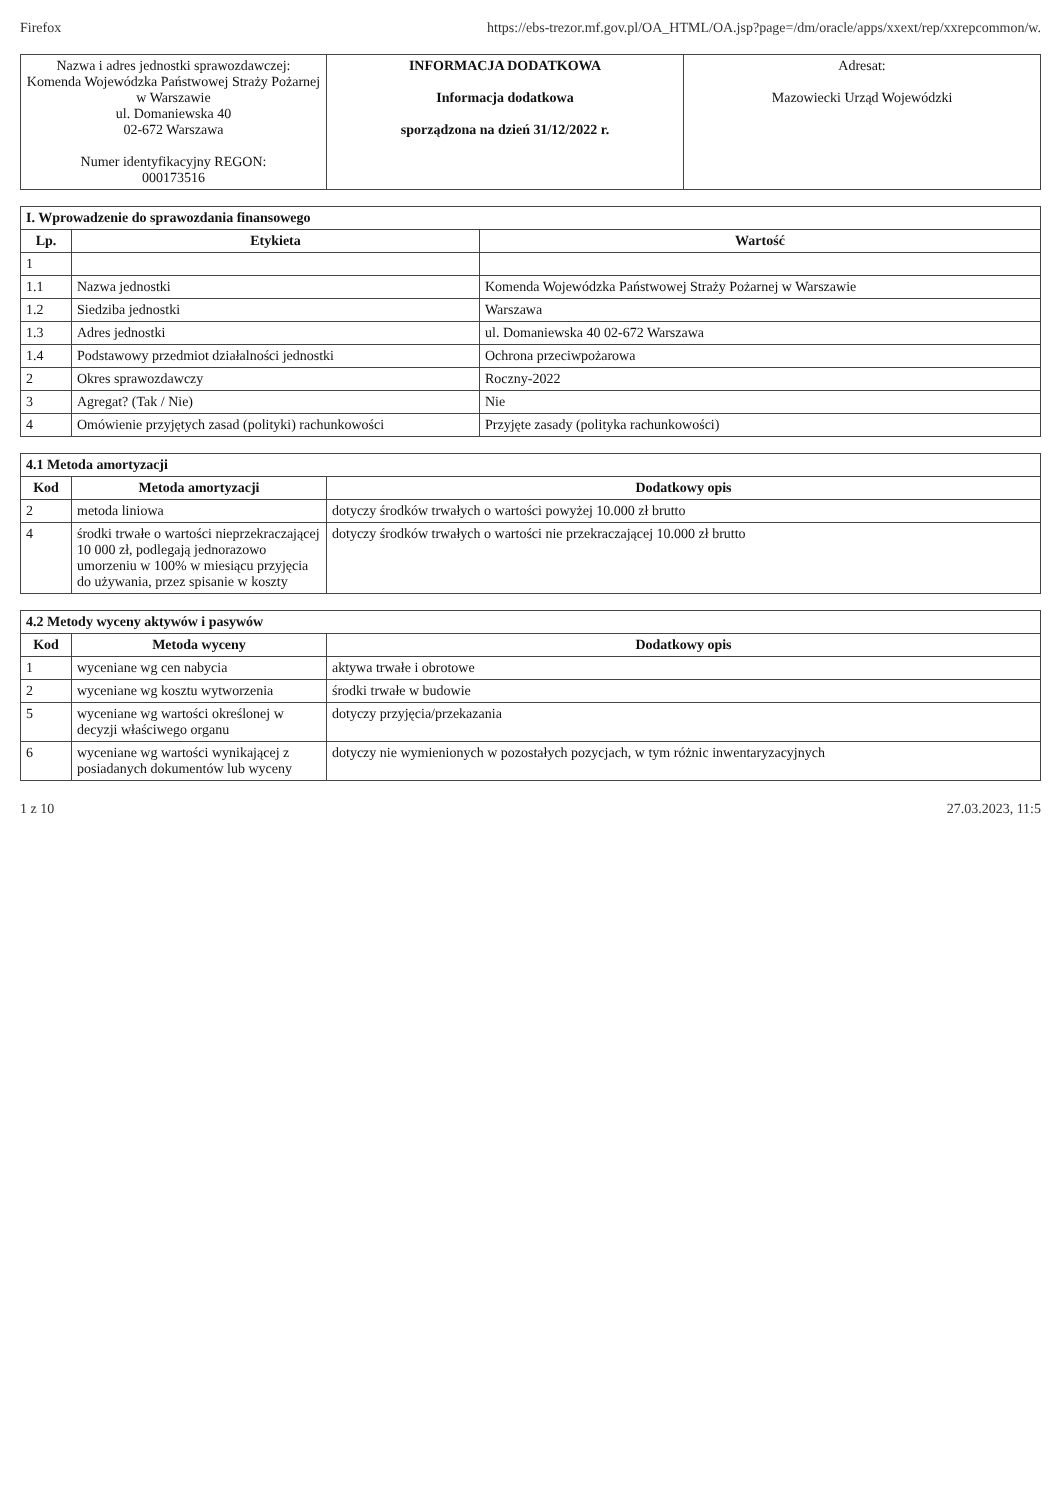Firefox https://ebs-trezor.mf.gov.pl/OA_HTML/OA.jsp?page=/dm/oracle/apps/xxext/rep/xxrepcommon/w.
| Nazwa i adres jednostki sprawozdawczej: Komenda Wojewódzka Państwowej Straży Pożarnej w Warszawie ul. Domaniewska 40 02-672 Warszawa Numer identyfikacyjny REGON: 000173516 | INFORMACJA DODATKOWA Informacja dodatkowa sporządzona na dzień 31/12/2022 r. | Adresat: Mazowiecki Urząd Wojewódzki |
I. Wprowadzenie do sprawozdania finansowego
| Lp. | Etykieta | Wartość |
| --- | --- | --- |
| 1 | | |
| 1.1 | Nazwa jednostki | Komenda Wojewódzka Państwowej Straży Pożarnej w Warszawie |
| 1.2 | Siedziba jednostki | Warszawa |
| 1.3 | Adres jednostki | ul. Domaniewska 40 02-672 Warszawa |
| 1.4 | Podstawowy przedmiot działalności jednostki | Ochrona przeciwpożarowa |
| 2 | Okres sprawozdawczy | Roczny-2022 |
| 3 | Agregat? (Tak / Nie) | Nie |
| 4 | Omówienie przyjętych zasad (polityki) rachunkowości | Przyjęte zasady (polityka rachunkowości) |
4.1 Metoda amortyzacji
| Kod | Metoda amortyzacji | Dodatkowy opis |
| --- | --- | --- |
| 2 | metoda liniowa | dotyczy środków trwałych o wartości powyżej 10.000 zł brutto |
| 4 | środki trwałe o wartości nieprzekraczającej 10 000 zł, podlegają jednorazowo umorzeniu w 100% w miesiącu przyjęcia do używania, przez spisanie w koszty | dotyczy środków trwałych o wartości nie przekraczającej 10.000 zł brutto |
4.2 Metody wyceny aktywów i pasywów
| Kod | Metoda wyceny | Dodatkowy opis |
| --- | --- | --- |
| 1 | wyceniane wg cen nabycia | aktywa trwałe i obrotowe |
| 2 | wyceniane wg kosztu wytworzenia | środki trwałe w budowie |
| 5 | wyceniane wg wartości określonej w decyzji właściwego organu | dotyczy przyjęcia/przekazania |
| 6 | wyceniane wg wartości wynikającej z posiadanych dokumentów lub wyceny | dotyczy nie wymienionych w pozostałych pozycjach, w tym różnic inwentaryzacyjnych |
1 z 10 27.03.2023, 11:5